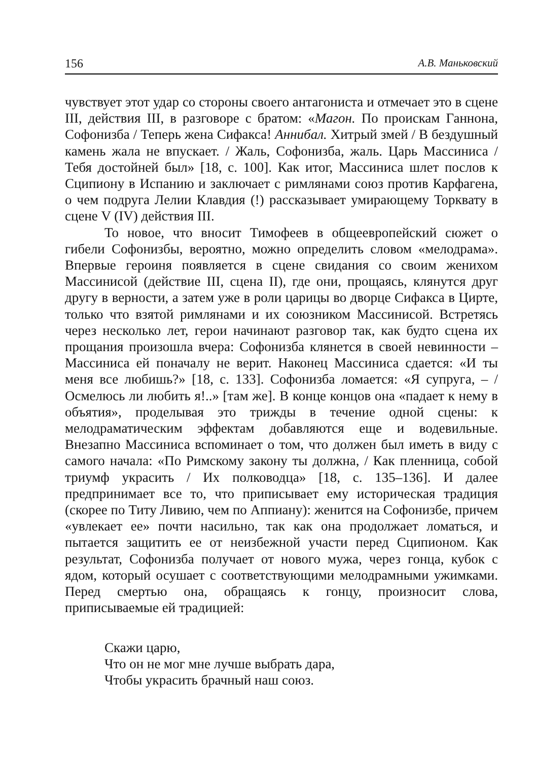156 А.В. Маньковский
чувствует этот удар со стороны своего антагониста и отмечает это в сцене III, действия III, в разговоре с братом: «Магон. По проискам Ганнона, Софонизба / Теперь жена Сифакса! Аннибал. Хитрый змей / В бездушный камень жала не впускает. / Жаль, Софонизба, жаль. Царь Массиниса / Тебя достойней был» [18, с. 100]. Как итог, Массиниса шлет послов к Сципиону в Испанию и заключает с римлянами союз против Карфагена, о чем подруга Лелии Клавдия (!) рассказывает умирающему Торквату в сцене V (IV) действия III.
То новое, что вносит Тимофеев в общеевропейский сюжет о гибели Софонизбы, вероятно, можно определить словом «мелодрама». Впервые героиня появляется в сцене свидания со своим женихом Массинисой (действие III, сцена II), где они, прощаясь, клянутся друг другу в верности, а затем уже в роли царицы во дворце Сифакса в Цирте, только что взятой римлянами и их союзником Массинисой. Встретясь через несколько лет, герои начинают разговор так, как будто сцена их прощания произошла вчера: Софонизба клянется в своей невинности – Массиниса ей поначалу не верит. Наконец Массиниса сдается: «И ты меня все любишь?» [18, с. 133]. Софонизба ломается: «Я супруга, – / Осмелюсь ли любить я!..» [там же]. В конце концов она «падает к нему в объятия», проделывая это трижды в течение одной сцены: к мелодраматическим эффектам добавляются еще и водевильные. Внезапно Массиниса вспоминает о том, что должен был иметь в виду с самого начала: «По Римскому закону ты должна, / Как пленница, собой триумф украсить / Их полководца» [18, с. 135–136]. И далее предпринимает все то, что приписывает ему историческая традиция (скорее по Титу Ливию, чем по Аппиану): женится на Софонизбе, причем «увлекает ее» почти насильно, так как она продолжает ломаться, и пытается защитить ее от неизбежной участи перед Сципионом. Как результат, Софонизба получает от нового мужа, через гонца, кубок с ядом, который осушает с соответствующими мелодрамными ужимками. Перед смертью она, обращаясь к гонцу, произносит слова, приписываемые ей традицией:
Скажи царю,
Что он не мог мне лучше выбрать дара,
Чтобы украсить брачный наш союз.